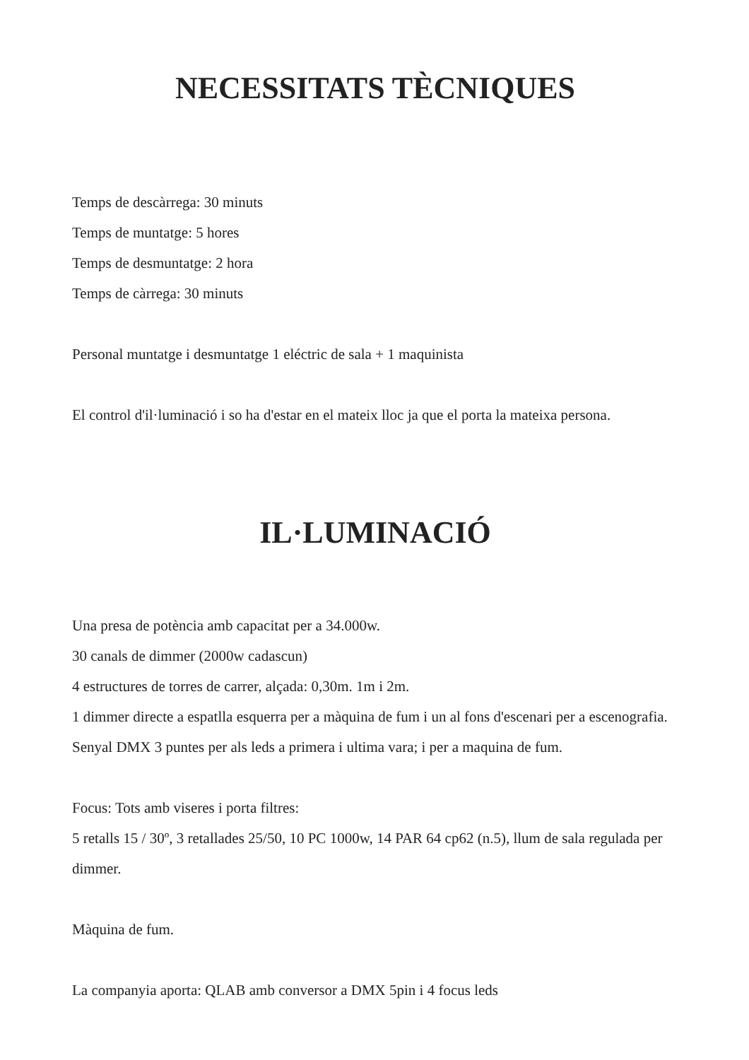NECESSITATS TÈCNIQUES
Temps de descàrrega: 30 minuts
Temps de muntatge: 5 hores
Temps de desmuntatge: 2 hora
Temps de càrrega: 30 minuts
Personal muntatge i desmuntatge 1 eléctric de sala + 1 maquinista
El control d'il·luminació i so ha d'estar en el mateix lloc ja que el porta la mateixa persona.
IL·LUMINACIÓ
Una presa de potència amb capacitat per a 34.000w.
30 canals de dimmer (2000w cadascun)
4 estructures de torres de carrer, alçada: 0,30m. 1m i 2m.
1 dimmer directe a espatlla esquerra per a màquina de fum i un al fons d'escenari per a escenografia.
Senyal DMX 3 puntes per als leds a primera i ultima vara; i per a maquina de fum.
Focus: Tots amb viseres i porta filtres:
5 retalls 15 / 30º, 3 retallades 25/50, 10 PC 1000w, 14 PAR 64 cp62 (n.5), llum de sala regulada per dimmer.
Màquina de fum.
La companyia aporta: QLAB amb conversor a DMX 5pin i 4 focus leds